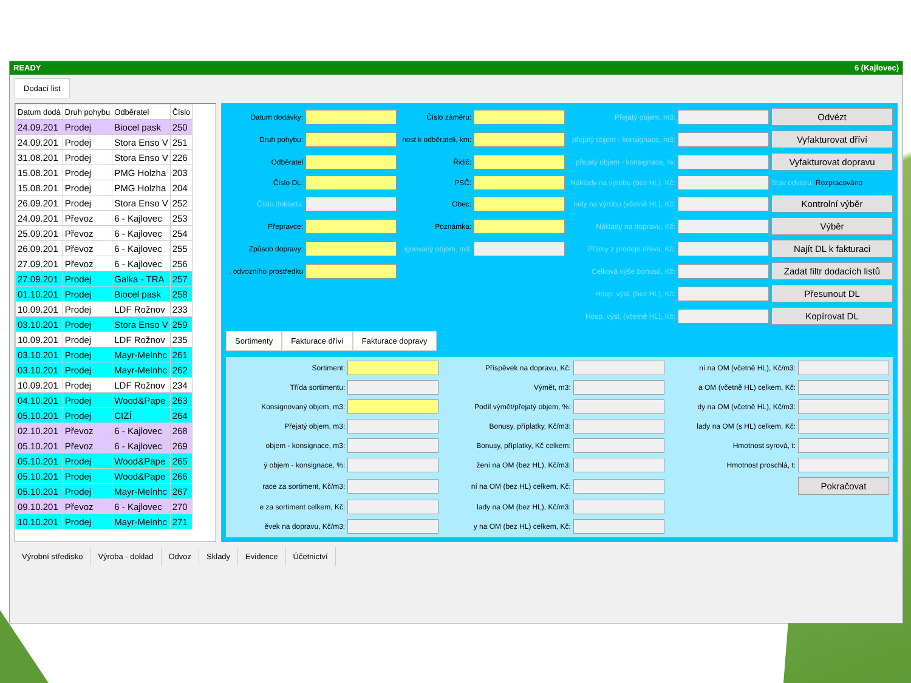READY 6 (Kajlovec)
Dodací list
| Datum dodá | Druh pohybu | Odběratel | Číslo |
| --- | --- | --- | --- |
| 24.09.201 | Prodej | Biocel pask | 250 |
| 24.09.201 | Prodej | Stora Enso V | 251 |
| 31.08.201 | Prodej | Stora Enso V | 226 |
| 15.08.201 | Prodej | PMG Holzha | 203 |
| 15.08.201 | Prodej | PMG Holzha | 204 |
| 26.09.201 | Prodej | Stora Enso V | 252 |
| 24.09.201 | Převoz | 6 - Kajlovec | 253 |
| 25.09.201 | Převoz | 6 - Kajlovec | 254 |
| 26.09.201 | Převoz | 6 - Kajlovec | 255 |
| 27.09.201 | Převoz | 6 - Kajlovec | 256 |
| 27.09.201 | Prodej | Galka - TRA | 257 |
| 01.10.201 | Prodej | Biocel pask | 258 |
| 10.09.201 | Prodej | LDF Rožnov | 233 |
| 03.10.201 | Prodej | Stora Enso V | 259 |
| 10.09.201 | Prodej | LDF Rožnov | 235 |
| 03.10.201 | Prodej | Mayr-Melnhc | 261 |
| 03.10.201 | Prodej | Mayr-Melnhc | 262 |
| 10.09.201 | Prodej | LDF Rožnov | 234 |
| 04.10.201 | Prodej | Wood&Pape | 263 |
| 05.10.201 | Prodej | CIZÍ | 264 |
| 02.10.201 | Převoz | 6 - Kajlovec | 268 |
| 05.10.201 | Převoz | 6 - Kajlovec | 269 |
| 05.10.201 | Prodej | Wood&Pape | 265 |
| 05.10.201 | Prodej | Wood&Pape | 266 |
| 05.10.201 | Prodej | Mayr-Melnhc | 267 |
| 09.10.201 | Převoz | 6 - Kajlovec | 270 |
| 10.10.201 | Prodej | Mayr-Melnhc | 271 |
Datum dodávky:
Číslo záměru:
Přejatý objem, m3:
Odvézt
Druh pohybu:
nost k odběrateli, km:
přejatý objem - konsignace, m3:
Vyfakturovat dříví
Odběratel
Řidič:
přejatý objem - konsignace, %:
Vyfakturovat dopravu
Číslo DL:
PSČ:
Náklady na výrobu (bez HL), Kč:
Stav odvozu: Rozpracováno
Číslo dokladu:
Obec:
lady na výrobu (včetně HL), Kč:
Kontrolní výběr
Přepravce:
Poznámka:
Náklady na dopravu, Kč:
Výběr
Způsob dopravy:
ignovaný objem, m3:
Příjmy z prodeje dřeva, Kč:
Najít DL k fakturaci
. odvozního prostředku
Celková výše bonusů, Kč:
Zadat filtr dodacích listů
Hosp. výsl. (bez HL), Kč:
Přesunout DL
Hosp. výsl. (včetně HL), Kč:
Kopírovat DL
Sortimenty Fakturace dříví Fakturace dopravy
Sortiment:
Příspěvek na dopravu, Kč:
ní na OM (včetně HL), Kč/m3:
Třída sortimentu:
Výmět, m3:
a OM (včetně HL) celkem, Kč:
Konsignovaný objem, m3:
Podíl výmět/přejatý objem, %:
dy na OM (včetně HL), Kč/m3:
Přejatý objem, m3:
Bonusy, příplatky, Kč/m3:
lady na OM (s HL) celkem, Kč:
objem - konsignace, m3:
Bonusy, příplatky, Kč celkem:
Hmotnost syrová, t:
ý objem - konsignace, %:
žení na OM (bez HL), Kč/m3:
Hmotnost proschlá, t:
race za sortiment, Kč/m3:
ní na OM (bez HL) celkem, Kč:
Pokračovat
e za sortiment celkem, Kč:
lady na OM (bez HL), Kč/m3:
ěvek na dopravu, Kč/m3:
y na OM (bez HL) celkem, Kč:
Výrobní středisko Výroba - doklad Odvoz Sklady Evidence Účetnictví